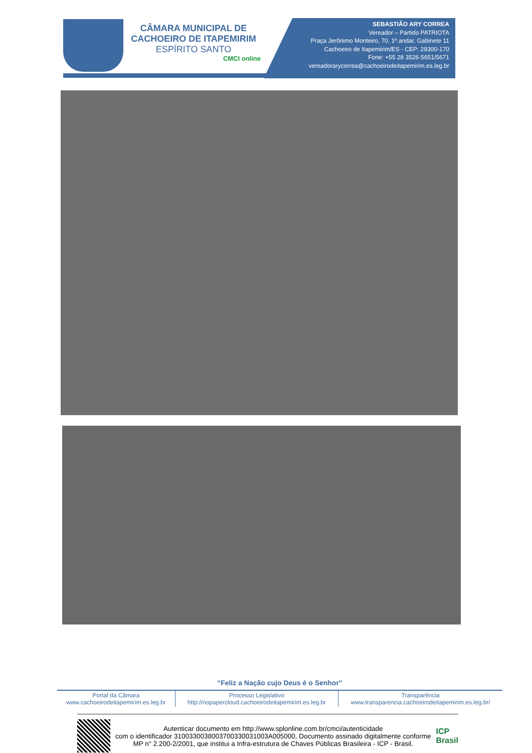CÂMARA MUNICIPAL DE
CACHOEIRO DE ITAPEMIRIM
ESPÍRITO SANTO
CMCI online
SEBASTIÃO ARY CORREA
Vereador – Partido PATRIOTA
Praça Jerônimo Monteiro, 70, 1º andar, Gabinete 11
Cachoeiro de Itapemirim/ES - CEP: 29300-170
Fone: +55 28 3526-5651/5671
vereadorarycorrea@cachoeirodeitapemirim.es.leg.br
“Feliz a Nação cujo Deus é o Senhor”
| Portal da Câmara www.cachoeirodeitapemirim.es.leg.br | Processo Legislativo http://nopapercloud.cachoeirodeitapemirim.es.leg.br | Transparência www.transparencia.cachoeirodeitapemirim.es.leg.br/ |
Autenticar documento em http://www.splonline.com.br/cmci/autenticidade
com o identificador 3100330038003700330031003A005000, Documento assinado digitalmente conforme MP n° 2.200-2/2001, que institui a Infra-estrutura de Chaves Públicas Brasileira - ICP - Brasil.
ICP
Brasil